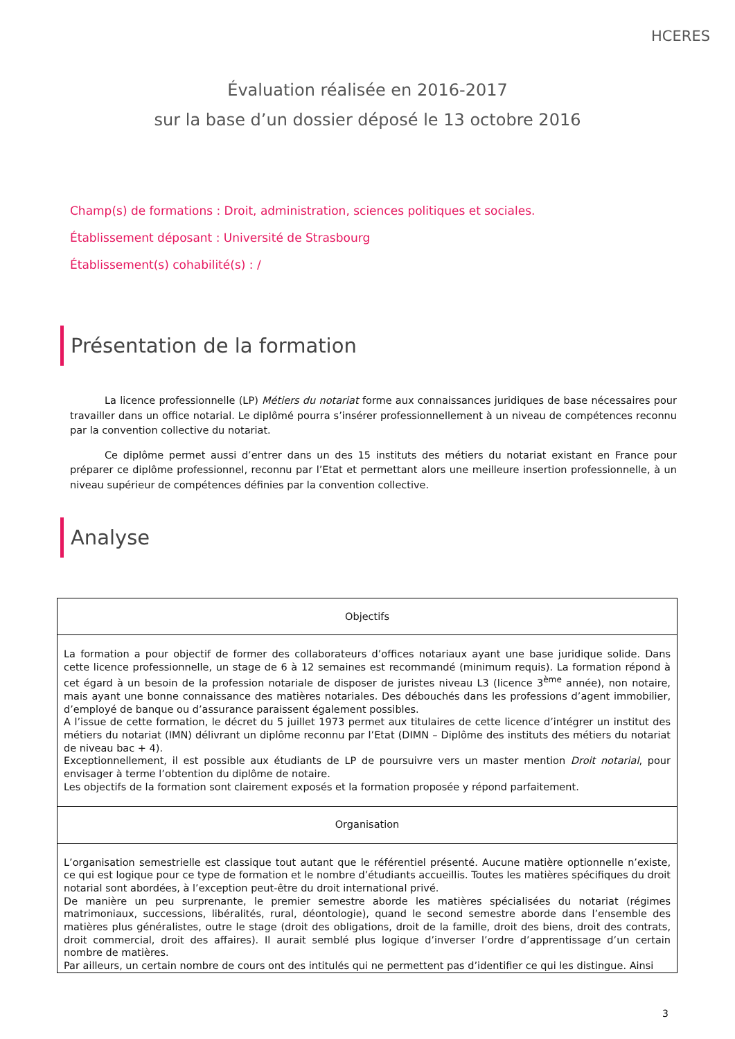HCERES
Évaluation réalisée en 2016-2017
sur la base d’un dossier déposé le 13 octobre 2016
Champ(s) de formations : Droit, administration, sciences politiques et sociales.
Établissement déposant : Université de Strasbourg
Établissement(s) cohabilité(s) : /
Présentation de la formation
La licence professionnelle (LP) Métiers du notariat forme aux connaissances juridiques de base nécessaires pour travailler dans un office notarial. Le diplômé pourra s’insérer professionnellement à un niveau de compétences reconnu par la convention collective du notariat.
Ce diplôme permet aussi d’entrer dans un des 15 instituts des métiers du notariat existant en France pour préparer ce diplôme professionnel, reconnu par l’Etat et permettant alors une meilleure insertion professionnelle, à un niveau supérieur de compétences définies par la convention collective.
Analyse
| Objectifs |
| --- |
| La formation a pour objectif de former des collaborateurs d’offices notariaux ayant une base juridique solide. Dans cette licence professionnelle, un stage de 6 à 12 semaines est recommandé (minimum requis). La formation répond à cet égard à un besoin de la profession notariale de disposer de juristes niveau L3 (licence 3<sup>ème</sup> année), non notaire, mais ayant une bonne connaissance des matières notariales. Des débouchés dans les professions d’agent immobilier, d’employé de banque ou d’assurance paraissent également possibles. A l’issue de cette formation, le décret du 5 juillet 1973 permet aux titulaires de cette licence d’intégrer un institut des métiers du notariat (IMN) délivrant un diplôme reconnu par l’Etat (DIMN – Diplôme des instituts des métiers du notariat de niveau bac + 4). Exceptionnellement, il est possible aux étudiants de LP de poursuivre vers un master mention Droit notarial , pour envisager à terme l’obtention du diplôme de notaire. Les objectifs de la formation sont clairement exposés et la formation proposée y répond parfaitement. |
| Organisation |
| L’organisation semestrielle est classique tout autant que le référentiel présenté. Aucune matière optionnelle n’existe, ce qui est logique pour ce type de formation et le nombre d’étudiants accueillis. Toutes les matières spécifiques du droit notarial sont abordées, à l’exception peut-être du droit international privé. De manière un peu surprenante, le premier semestre aborde les matières spécialisées du notariat (régimes matrimoniaux, successions, libéralités, rural, déontologie), quand le second semestre aborde dans l’ensemble des matières plus généralistes, outre le stage (droit des obligations, droit de la famille, droit des biens, droit des contrats, droit commercial, droit des affaires). Il aurait semblé plus logique d’inverser l’ordre d’apprentissage d’un certain nombre de matières. Par ailleurs, un certain nombre de cours ont des intitulés qui ne permettent pas d’identifier ce qui les distingue. Ainsi |
3